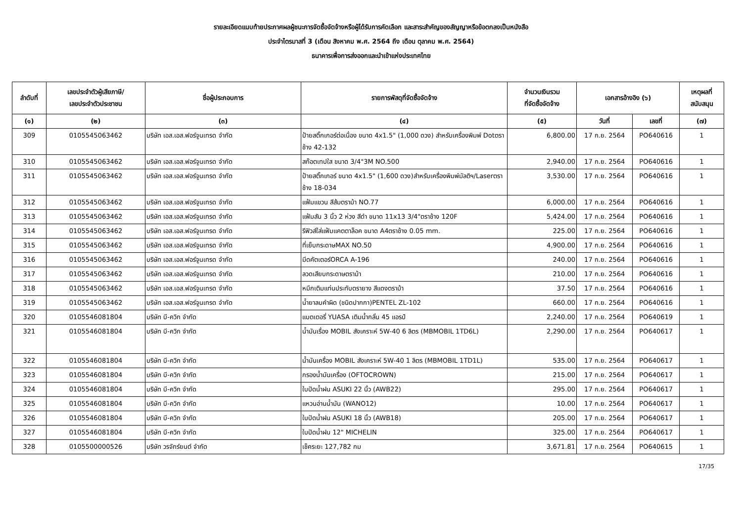รายละเอียดแนบท้ายประกาศผลผู้ชนะการจัดซื้อจัดจ้างหรือผู้ได้รับการคัดเลือก และสาระสำคัญของสัญญาหรือข้อตกลงเป็นหนังสือ
ประจำไตรมาสที่ 3 (เดือน สิงหาคม พ.ศ. 2564 ถึง เดือน ตุลาคม พ.ศ. 2564)
ธนาคารเพื่อการส่งออกและนำเข้าแห่งประเทศไทย
| ลำดับที่ | เลขประจำตัวผู้เสียภาษี/ เลขประจำตัวประชาชน | ชื่อผู้ประกอบการ | รายการพัสดุที่จัดซื้อจัดจ้าง | จำนวนเงินรวม ที่จัดซื้อจัดจ้าง | เอกสารอ้างอิง (๖) | | เหตุผลที่ สนับสนุน |
| --- | --- | --- | --- | --- | --- | --- | --- |
| (๑) | (๒) | (๓) | (๔) | (๕) | วันที่ | เลขที่ | (๗) |
| 309 | 0105545063462 | บริษัท เอส.เอส.ฟอร์จูนเทรด จำกัด | ป้ายสติ๊กเกอร์ต่อเนื่อง ขนาด 4x1.5" (1,000 ดวง) สำหรับเครื่องพิมพ์ Dotตราช้าง 42-132 | 6,800.00 | 17 ก.ย. 2564 | PO640616 | 1 |
| 310 | 0105545063462 | บริษัท เอส.เอส.ฟอร์จูนเทรด จำกัด | สก๊อตเทปใส ขนาด 3/4"3M NO.500 | 2,940.00 | 17 ก.ย. 2564 | PO640616 | 1 |
| 311 | 0105545063462 | บริษัท เอส.เอส.ฟอร์จูนเทรด จำกัด | ป้ายสติ๊กเกอร์ ขนาด 4x1.5" (1,600 ดวง)สำหรับเครื่องพิมพ์มัลติฯ/Laserตราช้าง 18-034 | 3,530.00 | 17 ก.ย. 2564 | PO640616 | 1 |
| 312 | 0105545063462 | บริษัท เอส.เอส.ฟอร์จูนเทรด จำกัด | แฟ้มแขวน สีส้มตราม้า NO.77 | 6,000.00 | 17 ก.ย. 2564 | PO640616 | 1 |
| 313 | 0105545063462 | บริษัท เอส.เอส.ฟอร์จูนเทรด จำกัด | แฟ้มสัน 3 นิ้ว 2 ห่วง สีดำ ขนาด 11x13 3/4"ตราช้าง 120F | 5,424.00 | 17 ก.ย. 2564 | PO640616 | 1 |
| 314 | 0105545063462 | บริษัท เอส.เอส.ฟอร์จูนเทรด จำกัด | รีฟิวส์ใส่แฟ้มแคตตาล็อค ขนาด A4ตราช้าง 0.05 mm. | 225.00 | 17 ก.ย. 2564 | PO640616 | 1 |
| 315 | 0105545063462 | บริษัท เอส.เอส.ฟอร์จูนเทรด จำกัด | ที่เย็บกระดาษMAX NO.50 | 4,900.00 | 17 ก.ย. 2564 | PO640616 | 1 |
| 316 | 0105545063462 | บริษัท เอส.เอส.ฟอร์จูนเทรด จำกัด | มีดคัตเตอร์ORCA A-196 | 240.00 | 17 ก.ย. 2564 | PO640616 | 1 |
| 317 | 0105545063462 | บริษัท เอส.เอส.ฟอร์จูนเทรด จำกัด | ลวดเสียบกระดาษตราม้า | 210.00 | 17 ก.ย. 2564 | PO640616 | 1 |
| 318 | 0105545063462 | บริษัท เอส.เอส.ฟอร์จูนเทรด จำกัด | หมึกเติมแท่นประทับตรายาง สีแดงตราม้า | 37.50 | 17 ก.ย. 2564 | PO640616 | 1 |
| 319 | 0105545063462 | บริษัท เอส.เอส.ฟอร์จูนเทรด จำกัด | น้ำยาลบคำผิด (ชนิดปากกา)PENTEL ZL-102 | 660.00 | 17 ก.ย. 2564 | PO640616 | 1 |
| 320 | 0105546081804 | บริษัท บี-ควิก จำกัด | แบตเตอรี่ YUASA เติมน้ำกลั่น 45 แอรป์ | 2,240.00 | 17 ก.ย. 2564 | PO640619 | 1 |
| 321 | 0105546081804 | บริษัท บี-ควิก จำกัด | น้ำมันเรื่อง MOBIL สังเคราะห์ 5W-40 6 ลิตร (MBMOBIL 1TD6L) | 2,290.00 | 17 ก.ย. 2564 | PO640617 | 1 |
| 322 | 0105546081804 | บริษัท บี-ควิก จำกัด | น้ำมันเครื่อง MOBIL สังเคราะห์ 5W-40 1 ลิตร (MBMOBIL 1TD1L) | 535.00 | 17 ก.ย. 2564 | PO640617 | 1 |
| 323 | 0105546081804 | บริษัท บี-ควิก จำกัด | กรองน้ำมันเครื่อง (OFTOCROWN) | 215.00 | 17 ก.ย. 2564 | PO640617 | 1 |
| 324 | 0105546081804 | บริษัท บี-ควิก จำกัด | ใบปัดน้ำฝน ASUKI 22 นิ้ว (AWB22) | 295.00 | 17 ก.ย. 2564 | PO640617 | 1 |
| 325 | 0105546081804 | บริษัท บี-ควิก จำกัด | แหวนอ่านน้ำมัน (WANO12) | 10.00 | 17 ก.ย. 2564 | PO640617 | 1 |
| 326 | 0105546081804 | บริษัท บี-ควิก จำกัด | ใบปัดน้ำฝน ASUKI 18 นิ้ว (AWB18) | 205.00 | 17 ก.ย. 2564 | PO640617 | 1 |
| 327 | 0105546081804 | บริษัท บี-ควิก จำกัด | ใบปัดน้ำฝน 12" MICHELIN | 325.00 | 17 ก.ย. 2564 | PO640617 | 1 |
| 328 | 0105500000526 | บริษัท วรจักร์ยนต์ จำกัด | เช็คระยะ 127,782 กม | 3,671.81 | 17 ก.ย. 2564 | PO640615 | 1 |
17/35